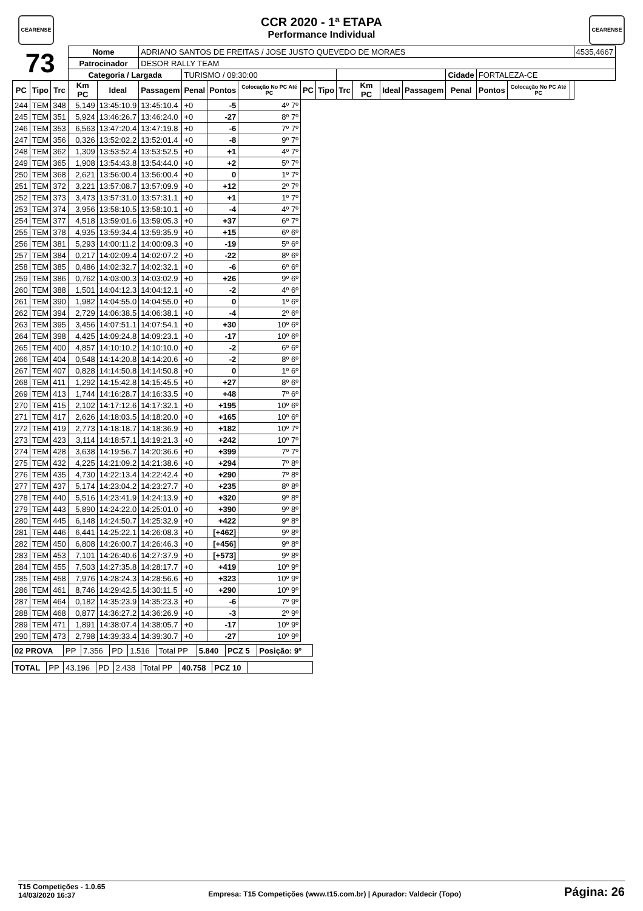CEARENSE
CCR 2020 - 1ª ETAPA
Performance Individual
CEARENSE
| 73 | | | Nome | | ADRIANO SANTOS DE FREITAS / JOSE JUSTO QUEVEDO DE MORAES | | | | | | | | | | | | | | 4535,4667 |
| | | | Patrocinador | | DESOR RALLY TEAM | | | | | | | | | | | | | | |
| | | | Categoria / Largada | | | TURISMO / 09:30:00 | | | | | | | | | Cidade | FORTALEZA-CE | | | |
| PC | Tipo | Trc | Km PC | Ideal | Passagem | Penal | Pontos | Colocação No PC Até PC | PC | Tipo | Trc | Km PC | Ideal | Passagem | Penal | Pontos | Colocação No PC Até PC | | |
| 244 | TEM | 348 | 5,149 | 13:45:10.9 | 13:45:10.4 | +0 | -5 | 4º 7º | | | | | | | | | | | |
| 245 | TEM | 351 | 5,924 | 13:46:26.7 | 13:46:24.0 | +0 | -27 | 8º 7º | | | | | | | | | | | |
| 246 | TEM | 353 | 6,563 | 13:47:20.4 | 13:47:19.8 | +0 | -6 | 7º 7º | | | | | | | | | | | |
| 247 | TEM | 356 | 0,326 | 13:52:02.2 | 13:52:01.4 | +0 | -8 | 9º 7º | | | | | | | | | | | |
| 248 | TEM | 362 | 1,309 | 13:53:52.4 | 13:53:52.5 | +0 | +1 | 4º 7º | | | | | | | | | | | |
| 249 | TEM | 365 | 1,908 | 13:54:43.8 | 13:54:44.0 | +0 | +2 | 5º 7º | | | | | | | | | | | |
| 250 | TEM | 368 | 2,621 | 13:56:00.4 | 13:56:00.4 | +0 | 0 | 1º 7º | | | | | | | | | | | |
| 251 | TEM | 372 | 3,221 | 13:57:08.7 | 13:57:09.9 | +0 | +12 | 2º 7º | | | | | | | | | | | |
| 252 | TEM | 373 | 3,473 | 13:57:31.0 | 13:57:31.1 | +0 | +1 | 1º 7º | | | | | | | | | | | |
| 253 | TEM | 374 | 3,956 | 13:58:10.5 | 13:58:10.1 | +0 | -4 | 4º 7º | | | | | | | | | | | |
| 254 | TEM | 377 | 4,518 | 13:59:01.6 | 13:59:05.3 | +0 | +37 | 6º 7º | | | | | | | | | | | |
| 255 | TEM | 378 | 4,935 | 13:59:34.4 | 13:59:35.9 | +0 | +15 | 6º 6º | | | | | | | | | | | |
| 256 | TEM | 381 | 5,293 | 14:00:11.2 | 14:00:09.3 | +0 | -19 | 5º 6º | | | | | | | | | | | |
| 257 | TEM | 384 | 0,217 | 14:02:09.4 | 14:02:07.2 | +0 | -22 | 8º 6º | | | | | | | | | | | |
| 258 | TEM | 385 | 0,486 | 14:02:32.7 | 14:02:32.1 | +0 | -6 | 6º 6º | | | | | | | | | | | |
| 259 | TEM | 386 | 0,762 | 14:03:00.3 | 14:03:02.9 | +0 | +26 | 9º 6º | | | | | | | | | | | |
| 260 | TEM | 388 | 1,501 | 14:04:12.3 | 14:04:12.1 | +0 | -2 | 4º 6º | | | | | | | | | | | |
| 261 | TEM | 390 | 1,982 | 14:04:55.0 | 14:04:55.0 | +0 | 0 | 1º 6º | | | | | | | | | | | |
| 262 | TEM | 394 | 2,729 | 14:06:38.5 | 14:06:38.1 | +0 | -4 | 2º 6º | | | | | | | | | | | |
| 263 | TEM | 395 | 3,456 | 14:07:51.1 | 14:07:54.1 | +0 | +30 | 10º 6º | | | | | | | | | | | |
| 264 | TEM | 398 | 4,425 | 14:09:24.8 | 14:09:23.1 | +0 | -17 | 10º 6º | | | | | | | | | | | |
| 265 | TEM | 400 | 4,857 | 14:10:10.2 | 14:10:10.0 | +0 | -2 | 6º 6º | | | | | | | | | | | |
| 266 | TEM | 404 | 0,548 | 14:14:20.8 | 14:14:20.6 | +0 | -2 | 8º 6º | | | | | | | | | | | |
| 267 | TEM | 407 | 0,828 | 14:14:50.8 | 14:14:50.8 | +0 | 0 | 1º 6º | | | | | | | | | | | |
| 268 | TEM | 411 | 1,292 | 14:15:42.8 | 14:15:45.5 | +0 | +27 | 8º 6º | | | | | | | | | | | |
| 269 | TEM | 413 | 1,744 | 14:16:28.7 | 14:16:33.5 | +0 | +48 | 7º 6º | | | | | | | | | | | |
| 270 | TEM | 415 | 2,102 | 14:17:12.6 | 14:17:32.1 | +0 | +195 | 10º 6º | | | | | | | | | | | |
| 271 | TEM | 417 | 2,626 | 14:18:03.5 | 14:18:20.0 | +0 | +165 | 10º 6º | | | | | | | | | | | |
| 272 | TEM | 419 | 2,773 | 14:18:18.7 | 14:18:36.9 | +0 | +182 | 10º 7º | | | | | | | | | | | |
| 273 | TEM | 423 | 3,114 | 14:18:57.1 | 14:19:21.3 | +0 | +242 | 10º 7º | | | | | | | | | | | |
| 274 | TEM | 428 | 3,638 | 14:19:56.7 | 14:20:36.6 | +0 | +399 | 7º 7º | | | | | | | | | | | |
| 275 | TEM | 432 | 4,225 | 14:21:09.2 | 14:21:38.6 | +0 | +294 | 7º 8º | | | | | | | | | | | |
| 276 | TEM | 435 | 4,730 | 14:22:13.4 | 14:22:42.4 | +0 | +290 | 7º 8º | | | | | | | | | | | |
| 277 | TEM | 437 | 5,174 | 14:23:04.2 | 14:23:27.7 | +0 | +235 | 8º 8º | | | | | | | | | | | |
| 278 | TEM | 440 | 5,516 | 14:23:41.9 | 14:24:13.9 | +0 | +320 | 9º 8º | | | | | | | | | | | |
| 279 | TEM | 443 | 5,890 | 14:24:22.0 | 14:25:01.0 | +0 | +390 | 9º 8º | | | | | | | | | | | |
| 280 | TEM | 445 | 6,148 | 14:24:50.7 | 14:25:32.9 | +0 | +422 | 9º 8º | | | | | | | | | | | |
| 281 | TEM | 446 | 6,441 | 14:25:22.1 | 14:26:08.3 | +0 | [+462] | 9º 8º | | | | | | | | | | | |
| 282 | TEM | 450 | 6,808 | 14:26:00.7 | 14:26:46.3 | +0 | [+456] | 9º 8º | | | | | | | | | | | |
| 283 | TEM | 453 | 7,101 | 14:26:40.6 | 14:27:37.9 | +0 | [+573] | 9º 8º | | | | | | | | | | | |
| 284 | TEM | 455 | 7,503 | 14:27:35.8 | 14:28:17.7 | +0 | +419 | 10º 9º | | | | | | | | | | | |
| 285 | TEM | 458 | 7,976 | 14:28:24.3 | 14:28:56.6 | +0 | +323 | 10º 9º | | | | | | | | | | | |
| 286 | TEM | 461 | 8,746 | 14:29:42.5 | 14:30:11.5 | +0 | +290 | 10º 9º | | | | | | | | | | | |
| 287 | TEM | 464 | 0,182 | 14:35:23.9 | 14:35:23.3 | +0 | -6 | 7º 9º | | | | | | | | | | | |
| 288 | TEM | 468 | 0,877 | 14:36:27.2 | 14:36:26.9 | +0 | -3 | 2º 9º | | | | | | | | | | | |
| 289 | TEM | 471 | 1,891 | 14:38:07.4 | 14:38:05.7 | +0 | -17 | 10º 9º | | | | | | | | | | | |
| 290 | TEM | 473 | 2,798 | 14:39:33.4 | 14:39:30.7 | +0 | -27 | 10º 9º | | | | | | | | | | | |
| 02 PROVA | PP | 7.356 | PD | 1.516 | Total PP | 5.840 | PCZ 5 | Posição: 9º |
| TOTAL | PP | 43.196 | PD | 2.438 | Total PP | 40.758 | PCZ 10 | |
T15 Competições - 1.0.65
14/03/2020 16:37
Empresa: T15 Competições (www.t15.com.br) | Apurador: Valdecir (Topo)
Página: 26